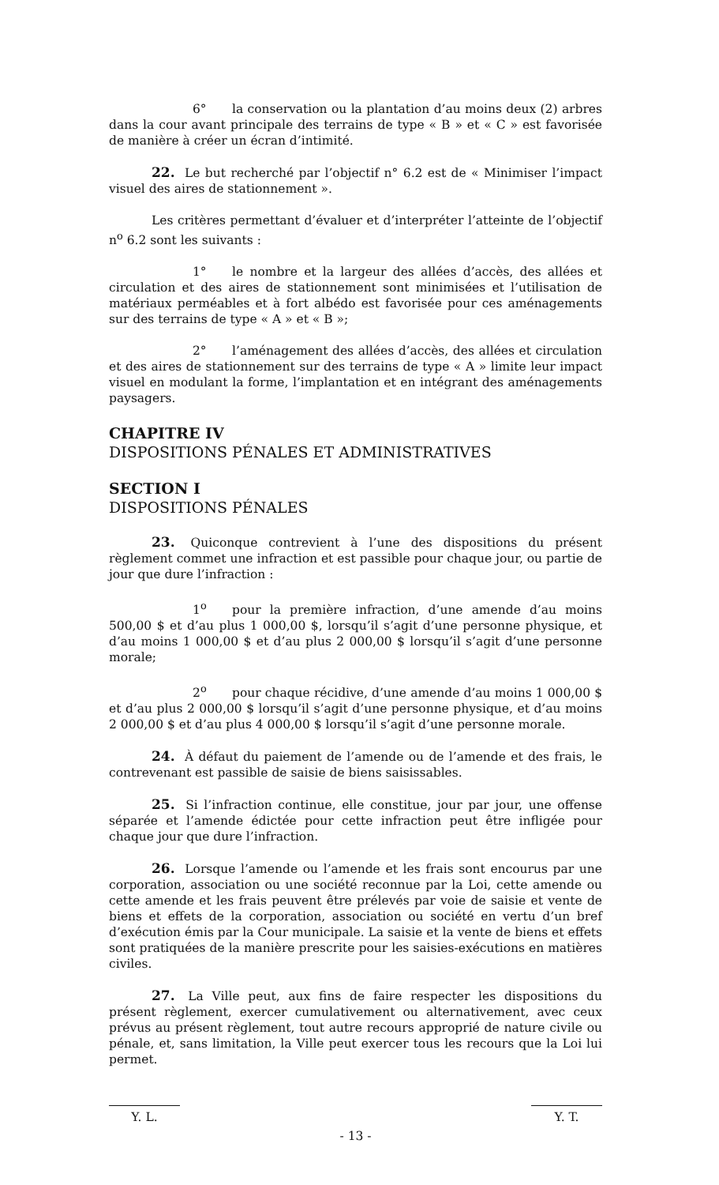6° la conservation ou la plantation d’au moins deux (2) arbres dans la cour avant principale des terrains de type « B » et « C » est favorisée de manière à créer un écran d’intimité.
22. Le but recherché par l’objectif n° 6.2 est de « Minimiser l’impact visuel des aires de stationnement ».
Les critères permettant d’évaluer et d’interpréter l’atteinte de l’objectif n<sup>o</sup> 6.2 sont les suivants :
1° le nombre et la largeur des allées d’accès, des allées et circulation et des aires de stationnement sont minimisées et l’utilisation de matériaux perméables et à fort albédo est favorisée pour ces aménagements sur des terrains de type « A » et « B »;
2° l’aménagement des allées d’accès, des allées et circulation et des aires de stationnement sur des terrains de type « A » limite leur impact visuel en modulant la forme, l’implantation et en intégrant des aménagements paysagers.
CHAPITRE IV
DISPOSITIONS PÉNALES ET ADMINISTRATIVES
SECTION I
DISPOSITIONS PÉNALES
23. Quiconque contrevient à l’une des dispositions du présent règlement commet une infraction et est passible pour chaque jour, ou partie de jour que dure l’infraction :
1<sup>o</sup> pour la première infraction, d’une amende d’au moins 500,00 $ et d’au plus 1 000,00 $, lorsqu’il s’agit d’une personne physique, et d’au moins 1 000,00 $ et d’au plus 2 000,00 $ lorsqu’il s’agit d’une personne morale;
2<sup>o</sup> pour chaque récidive, d’une amende d’au moins 1 000,00 $ et d’au plus 2 000,00 $ lorsqu’il s’agit d’une personne physique, et d’au moins 2 000,00 $ et d’au plus 4 000,00 $ lorsqu’il s’agit d’une personne morale.
24. À défaut du paiement de l’amende ou de l’amende et des frais, le contrevenant est passible de saisie de biens saisissables.
25. Si l’infraction continue, elle constitue, jour par jour, une offense séparée et l’amende édictée pour cette infraction peut être infligée pour chaque jour que dure l’infraction.
26. Lorsque l’amende ou l’amende et les frais sont encourus par une corporation, association ou une société reconnue par la Loi, cette amende ou cette amende et les frais peuvent être prélevés par voie de saisie et vente de biens et effets de la corporation, association ou société en vertu d’un bref d’exécution émis par la Cour municipale. La saisie et la vente de biens et effets sont pratiquées de la manière prescrite pour les saisies-exécutions en matières civiles.
27. La Ville peut, aux fins de faire respecter les dispositions du présent règlement, exercer cumulativement ou alternativement, avec ceux prévus au présent règlement, tout autre recours approprié de nature civile ou pénale, et, sans limitation, la Ville peut exercer tous les recours que la Loi lui permet.
Y. L. Y. T.
- 13 -